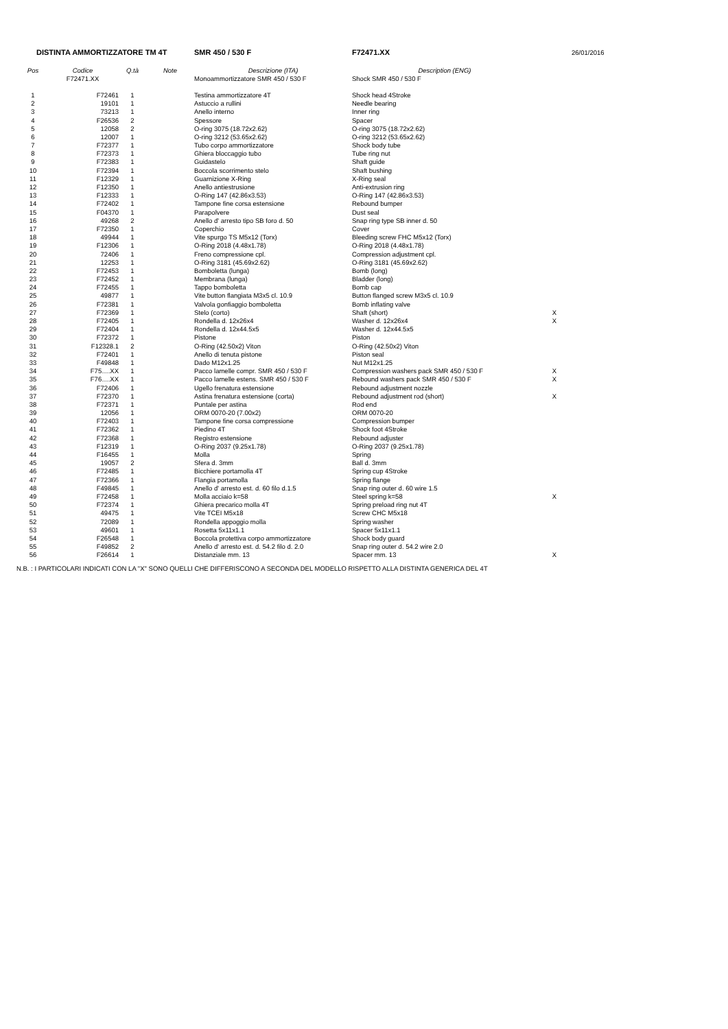| DISTINTA AMMORTIZZATORE TM 4T | | | | SMR 450 / 530 F | F72471.XX | | 26/01/2016 |
| Pos | Codice | Q.tà | Note | Descrizione (ITA) | Description (ENG) | | |
| | F72471.XX | | | Monoammortizzatore SMR 450 / 530 F | Shock SMR 450 / 530 F | | |
| 1 | F72461 | 1 | | Testina ammortizzatore 4T | Shock head 4Stroke | | |
| 2 | 19101 | 1 | | Astuccio a rullini | Needle bearing | | |
| 3 | 73213 | 1 | | Anello interno | Inner ring | | |
| 4 | F26536 | 2 | | Spessore | Spacer | | |
| 5 | 12058 | 2 | | O-ring 3075 (18.72x2.62) | O-ring 3075 (18.72x2.62) | | |
| 6 | 12007 | 1 | | O-ring 3212 (53.65x2.62) | O-ring 3212 (53.65x2.62) | | |
| 7 | F72377 | 1 | | Tubo corpo ammortizzatore | Shock body tube | | |
| 8 | F72373 | 1 | | Ghiera bloccaggio tubo | Tube ring nut | | |
| 9 | F72383 | 1 | | Guidastelo | Shaft guide | | |
| 10 | F72394 | 1 | | Boccola scorrimento stelo | Shaft bushing | | |
| 11 | F12329 | 1 | | Guarnizione X-Ring | X-Ring seal | | |
| 12 | F12350 | 1 | | Anello antiestrusione | Anti-extrusion ring | | |
| 13 | F12333 | 1 | | O-Ring 147 (42.86x3.53) | O-Ring 147 (42.86x3.53) | | |
| 14 | F72402 | 1 | | Tampone fine corsa estensione | Rebound bumper | | |
| 15 | F04370 | 1 | | Parapolvere | Dust seal | | |
| 16 | 49268 | 2 | | Anello d' arresto tipo SB foro d. 50 | Snap ring type SB inner d. 50 | | |
| 17 | F72350 | 1 | | Coperchio | Cover | | |
| 18 | 49944 | 1 | | Vite spurgo TS M5x12 (Torx) | Bleeding screw FHC M5x12 (Torx) | | |
| 19 | F12306 | 1 | | O-Ring 2018 (4.48x1.78) | O-Ring 2018 (4.48x1.78) | | |
| 20 | 72406 | 1 | | Freno compressione cpl. | Compression adjustment cpl. | | |
| 21 | 12253 | 1 | | O-Ring 3181 (45.69x2.62) | O-Ring 3181 (45.69x2.62) | | |
| 22 | F72453 | 1 | | Bomboletta (lunga) | Bomb (long) | | |
| 23 | F72452 | 1 | | Membrana (lunga) | Bladder (long) | | |
| 24 | F72455 | 1 | | Tappo bomboletta | Bomb cap | | |
| 25 | 49877 | 1 | | Vite button flangiata M3x5 cl. 10.9 | Button flanged screw M3x5 cl. 10.9 | | |
| 26 | F72381 | 1 | | Valvola gonfiaggio bomboletta | Bomb inflating valve | | |
| 27 | F72369 | 1 | | Stelo (corto) | Shaft (short) | X | |
| 28 | F72405 | 1 | | Rondella d. 12x26x4 | Washer d. 12x26x4 | X | |
| 29 | F72404 | 1 | | Rondella d. 12x44.5x5 | Washer d. 12x44.5x5 | | |
| 30 | F72372 | 1 | | Pistone | Piston | | |
| 31 | F12328.1 | 2 | | O-Ring (42.50x2) Viton | O-Ring (42.50x2) Viton | | |
| 32 | F72401 | 1 | | Anello di tenuta pistone | Piston seal | | |
| 33 | F49848 | 1 | | Dado M12x1.25 | Nut M12x1.25 | | |
| 34 | F75….XX | 1 | | Pacco lamelle compr. SMR 450 / 530 F | Compression washers pack SMR 450 / 530 F | X | |
| 35 | F76….XX | 1 | | Pacco lamelle estens. SMR 450 / 530 F | Rebound washers pack SMR 450 / 530 F | X | |
| 36 | F72406 | 1 | | Ugello frenatura estensione | Rebound adjustment nozzle | | |
| 37 | F72370 | 1 | | Astina frenatura estensione (corta) | Rebound adjustment rod (short) | X | |
| 38 | F72371 | 1 | | Puntale per astina | Rod end | | |
| 39 | 12056 | 1 | | ORM 0070-20 (7.00x2) | ORM 0070-20 | | |
| 40 | F72403 | 1 | | Tampone fine corsa compressione | Compression bumper | | |
| 41 | F72362 | 1 | | Piedino 4T | Shock foot 4Stroke | | |
| 42 | F72368 | 1 | | Registro estensione | Rebound adjuster | | |
| 43 | F12319 | 1 | | O-Ring 2037 (9.25x1.78) | O-Ring 2037 (9.25x1.78) | | |
| 44 | F16455 | 1 | | Molla | Spring | | |
| 45 | 19057 | 2 | | Sfera d. 3mm | Ball d. 3mm | | |
| 46 | F72485 | 1 | | Bicchiere portamolla 4T | Spring cup 4Stroke | | |
| 47 | F72366 | 1 | | Flangia portamolla | Spring flange | | |
| 48 | F49845 | 1 | | Anello d' arresto est. d. 60 filo d.1.5 | Snap ring outer d. 60 wire 1.5 | | |
| 49 | F72458 | 1 | | Molla acciaio k=58 | Steel spring k=58 | X | |
| 50 | F72374 | 1 | | Ghiera precarico molla 4T | Spring preload ring nut 4T | | |
| 51 | 49475 | 1 | | Vite TCEI M5x18 | Screw CHC M5x18 | | |
| 52 | 72089 | 1 | | Rondella appoggio molla | Spring washer | | |
| 53 | 49601 | 1 | | Rosetta 5x11x1.1 | Spacer 5x11x1.1 | | |
| 54 | F26548 | 1 | | Boccola protettiva corpo ammortizzatore | Shock body guard | | |
| 55 | F49852 | 2 | | Anello d' arresto est. d. 54.2 filo d. 2.0 | Snap ring outer d. 54.2 wire 2.0 | | |
| 56 | F26614 | 1 | | Distanziale mm. 13 | Spacer mm. 13 | X | |
N.B. : I PARTICOLARI INDICATI CON LA "X" SONO QUELLI CHE DIFFERISCONO A SECONDA DEL MODELLO RISPETTO ALLA DISTINTA GENERICA DEL 4T